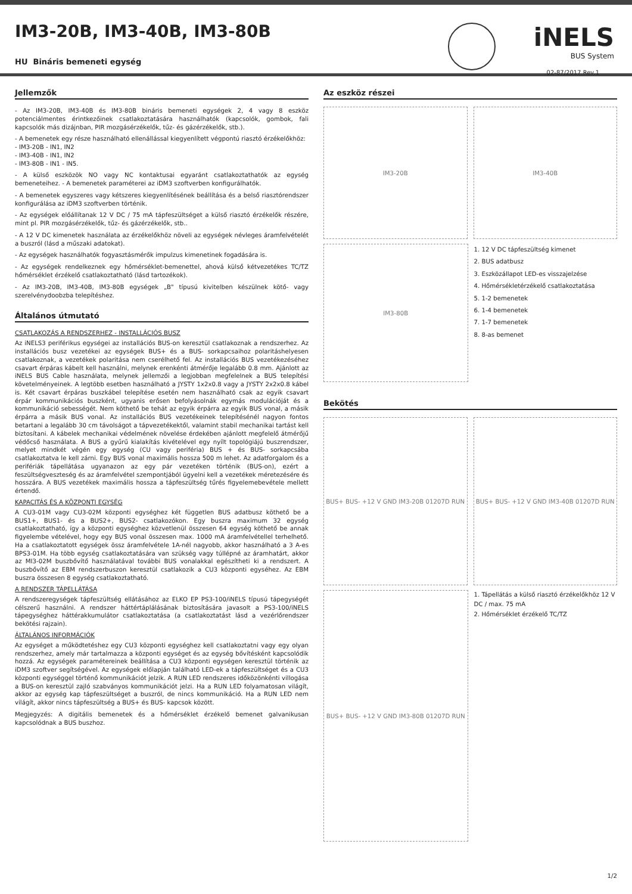IM3-20B, IM3-40B, IM3-80B
HU Bináris bemeneti egység
iNELS
BUS System
02-87/2017 Rev.1
Jellemzők
- Az IM3-20B, IM3-40B és IM3-80B bináris bemeneti egységek 2, 4 vagy 8 eszköz potenciálmentes érintkezőinek csatlakoztatására használhatók (kapcsolók, gombok, fali kapcsolók más dizájnban, PIR mozgásérzékelők, tűz- és gázérzékelők, stb.).
- A bemenetek egy része használható ellenállással kiegyenlített végpontú riasztó érzékelőkhöz:
- IM3-20B - IN1, IN2
- IM3-40B - IN1, IN2
- IM3-80B - IN1 - IN5.
- A külső eszközök NO vagy NC kontaktusai egyaránt csatlakoztathatók az egység bemeneteihez. - A bemenetek paraméterei az iDM3 szoftverben konfigurálhatók.
- A bemenetek egyszeres vagy kétszeres kiegyenlítésének beállítása és a belső riasztórendszer konfigurálása az iDM3 szoftverben történik.
- Az egységek előállítanak 12 V DC / 75 mA tápfeszültséget a külső riasztó érzékelők részére, mint pl. PIR mozgásérzékelők, tűz- és gázérzékelők, stb..
- A 12 V DC kimenetek használata az érzékelőkhöz növeli az egységek névleges áramfelvételét a buszról (lásd a műszaki adatokat).
- Az egységek használhatók fogyasztásmérők impulzus kimenetinek fogadására is.
- Az egységek rendelkeznek egy hőmérséklet-bemenettel, ahová külső kétvezetékes TC/TZ hőmérséklet érzékelő csatlakoztatható (lásd tartozékok).
- Az IM3-20B, IM3-40B, IM3-80B egységek „B" típusú kivitelben készülnek kötő- vagy szerelvénydoobzba telepítéshez.
Általános útmutató
CSATLAKOZÁS A RENDSZERHEZ - INSTALLÁCIÓS BUSZ
Az iNELS3 periférikus egységei az installációs BUS-on keresztül csatlakoznak a rendszerhez. Az installációs busz vezetékei az egységek BUS+ és a BUS- sorkapcsaihoz polaritáshelyesen csatlakoznak, a vezetékek polaritása nem cserélhető fel. Az installációs BUS vezetékezéséhez csavart érpáras kábelt kell használni, melynek erenkénti átmérője legalább 0.8 mm. Ajánlott az iNELS BUS Cable használata, melynek jellemzői a legjobban megfelelnek a BUS telepítési követelményeinek. A legtöbb esetben használható a JYSTY 1x2x0.8 vagy a JYSTY 2x2x0.8 kábel is. Két csavart érpáras buszkábel telepítése esetén nem használható csak az egyik csavart érpár kommunikációs buszként, ugyanis erősen befolyásolnák egymás modulációját és a kommunikáció sebességét. Nem köthető be tehát az egyik érpárra az egyik BUS vonal, a másik érpárra a másik BUS vonal. Az installációs BUS vezetékeinek telepítésénél nagyon fontos betartani a legalább 30 cm távolságot a tápvezetékektől, valamint stabil mechanikai tartást kell biztosítani. A kábelek mechanikai védelmének növelése érdekében ajánlott megfelelő átmérőjű védőcső használata. A BUS a gyűrű kialakítás kivételével egy nyílt topológiájú buszrendszer, melyet mindkét végén egy egység (CU vagy periféria) BUS + és BUS- sorkapcsába csatlakoztatva le kell zárni. Egy BUS vonal maximális hossza 500 m lehet. Az adatforgalom és a perifériák tápellátása ugyanazon az egy pár vezetéken történik (BUS-on), ezért a feszültségveszteség és az áramfelvétel szempontjából ügyelni kell a vezetékek méretezésére és hosszára. A BUS vezetékek maximális hossza a tápfeszültség tűrés figyelemebevétele mellett értendő.
KAPACITÁS ÉS A KÖZPONTI EGYSÉG
A CU3-01M vagy CU3-02M központi egységhez két független BUS adatbusz köthető be a BUS1+, BUS1- és a BUS2+, BUS2- csatlakozókon. Egy buszra maximum 32 egység csatlakoztatható, így a központi egységhez közvetlenül összesen 64 egység köthető be annak figyelembe vételével, hogy egy BUS vonal összesen max. 1000 mA áramfelvétellel terhelhető. Ha a csatlakoztatott egységek össz áramfelvétele 1A-nél nagyobb, akkor használható a 3 A-es BPS3-01M. Ha több egység csatlakoztatására van szükség vagy túllépné az áramhatárt, akkor az MI3-02M buszbővítő használatával további BUS vonalakkal egészítheti ki a rendszert. A buszbővítő az EBM rendszerbuszon keresztül csatlakozik a CU3 központi egyséhez. Az EBM buszra összesen 8 egység csatlakoztatható.
A RENDSZER TÁPELLÁTÁSA
A rendszeregységek tápfeszültség ellátásához az ELKO EP PS3-100/iNELS típusú tápegységét célszerű használni. A rendszer háttértáplálásának biztosítására javasolt a PS3-100/iNELS tápegységhez háttérakkumulátor csatlakoztatása (a csatlakoztatást lásd a vezérlőrendszer bekötési rajzain).
ÁLTALÁNOS INFORMÁCIÓK
Az egységet a működtetéshez egy CU3 központi egységhez kell csatlakoztatni vagy egy olyan rendszerhez, amely már tartalmazza a központi egységet és az egység bővítésként kapcsolódik hozzá. Az egységek paramétereinek beállítása a CU3 központi egységen keresztül történik az iDM3 szoftver segítségével. Az egységek előlapján található LED-ek a tápfeszültséget és a CU3 központi egységgel történő kommunikációt jelzik. A RUN LED rendszeres időközönkénti villogása a BUS-on keresztül zajló szabványos kommunikációt jelzi. Ha a RUN LED folyamatosan világít, akkor az egység kap tápfeszültséget a buszról, de nincs kommunikáció. Ha a RUN LED nem világít, akkor nincs tápfeszültség a BUS+ és BUS- kapcsok között.
Megjegyzés: A digitális bemenetek és a hőmérséklet érzékelő bemenet galvanikusan kapcsolódnak a BUS buszhoz.
Az eszköz részei
IM3-20B IM3-40B
IM3-80B
1. 12 V DC tápfeszültség kimenet
2. BUS adatbusz
3. Eszközállapot LED-es visszajelzése
4. Hőmérsékletérzékelő csatlakoztatása
5. 1-2 bemenetek
6. 1-4 bemenetek
7. 1-7 bemenetek
8. 8-as bemenet
Bekötés
BUS+ BUS- +12 V GND IM3-20B 01207D RUN
BUS+ BUS- +12 V GND IM3-40B 01207D RUN
BUS+ BUS- +12 V GND IM3-80B 01207D RUN
1. Tápellátás a külső riasztó érzékelőkhöz 12 V DC / max. 75 mA
2. Hőmérséklet érzékelő TC/TZ
1/2